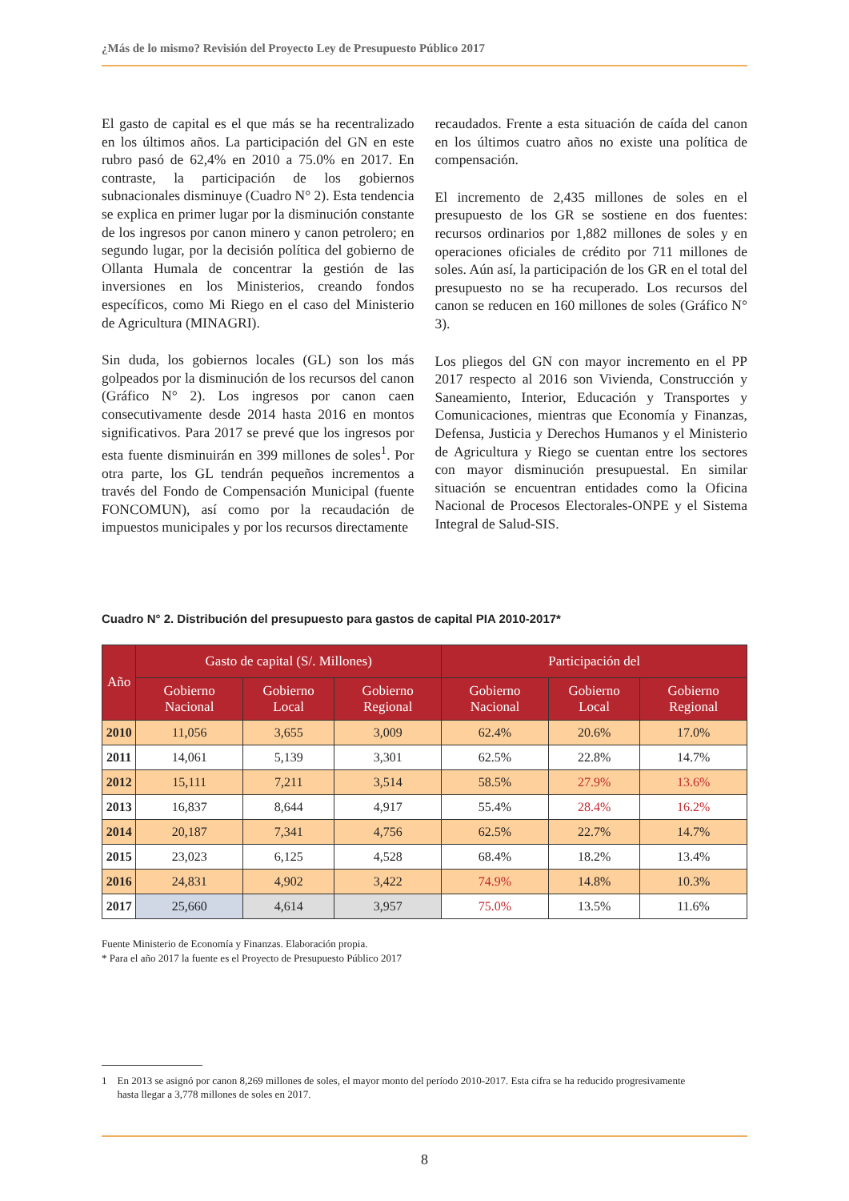¿Más de lo mismo? Revisión del Proyecto Ley de Presupuesto Público 2017
El gasto de capital es el que más se ha recentralizado en los últimos años. La participación del GN en este rubro pasó de 62,4% en 2010 a 75.0% en 2017. En contraste, la participación de los gobiernos subnacionales disminuye (Cuadro N° 2). Esta tendencia se explica en primer lugar por la disminución constante de los ingresos por canon minero y canon petrolero; en segundo lugar, por la decisión política del gobierno de Ollanta Humala de concentrar la gestión de las inversiones en los Ministerios, creando fondos específicos, como Mi Riego en el caso del Ministerio de Agricultura (MINAGRI).
Sin duda, los gobiernos locales (GL) son los más golpeados por la disminución de los recursos del canon (Gráfico N° 2). Los ingresos por canon caen consecutivamente desde 2014 hasta 2016 en montos significativos. Para 2017 se prevé que los ingresos por esta fuente disminuirán en 399 millones de soles<sup>1</sup>. Por otra parte, los GL tendrán pequeños incrementos a través del Fondo de Compensación Municipal (fuente FONCOMUN), así como por la recaudación de impuestos municipales y por los recursos directamente
recaudados. Frente a esta situación de caída del canon en los últimos cuatro años no existe una política de compensación.
El incremento de 2,435 millones de soles en el presupuesto de los GR se sostiene en dos fuentes: recursos ordinarios por 1,882 millones de soles y en operaciones oficiales de crédito por 711 millones de soles. Aún así, la participación de los GR en el total del presupuesto no se ha recuperado. Los recursos del canon se reducen en 160 millones de soles (Gráfico N° 3).
Los pliegos del GN con mayor incremento en el PP 2017 respecto al 2016 son Vivienda, Construcción y Saneamiento, Interior, Educación y Transportes y Comunicaciones, mientras que Economía y Finanzas, Defensa, Justicia y Derechos Humanos y el Ministerio de Agricultura y Riego se cuentan entre los sectores con mayor disminución presupuestal. En similar situación se encuentran entidades como la Oficina Nacional de Procesos Electorales-ONPE y el Sistema Integral de Salud-SIS.
Cuadro N° 2. Distribución del presupuesto para gastos de capital PIA 2010-2017*
| Año | Gasto de capital (S/. Millones) | | | Participación del | | |
| --- | --- | --- | --- | --- | --- | --- |
| | Gobierno Nacional | Gobierno Local | Gobierno Regional | Gobierno Nacional | Gobierno Local | Gobierno Regional |
| 2010 | 11,056 | 3,655 | 3,009 | 62.4% | 20.6% | 17.0% |
| 2011 | 14,061 | 5,139 | 3,301 | 62.5% | 22.8% | 14.7% |
| 2012 | 15,111 | 7,211 | 3,514 | 58.5% | 27.9% | 13.6% |
| 2013 | 16,837 | 8,644 | 4,917 | 55.4% | 28.4% | 16.2% |
| 2014 | 20,187 | 7,341 | 4,756 | 62.5% | 22.7% | 14.7% |
| 2015 | 23,023 | 6,125 | 4,528 | 68.4% | 18.2% | 13.4% |
| 2016 | 24,831 | 4,902 | 3,422 | 74.9% | 14.8% | 10.3% |
| 2017 | 25,660 | 4,614 | 3,957 | 75.0% | 13.5% | 11.6% |
Fuente Ministerio de Economía y Finanzas. Elaboración propia.
* Para el año 2017 la fuente es el Proyecto de Presupuesto Público 2017
1 En 2013 se asignó por canon 8,269 millones de soles, el mayor monto del período 2010-2017. Esta cifra se ha reducido progresivamente
hasta llegar a 3,778 millones de soles en 2017.
8